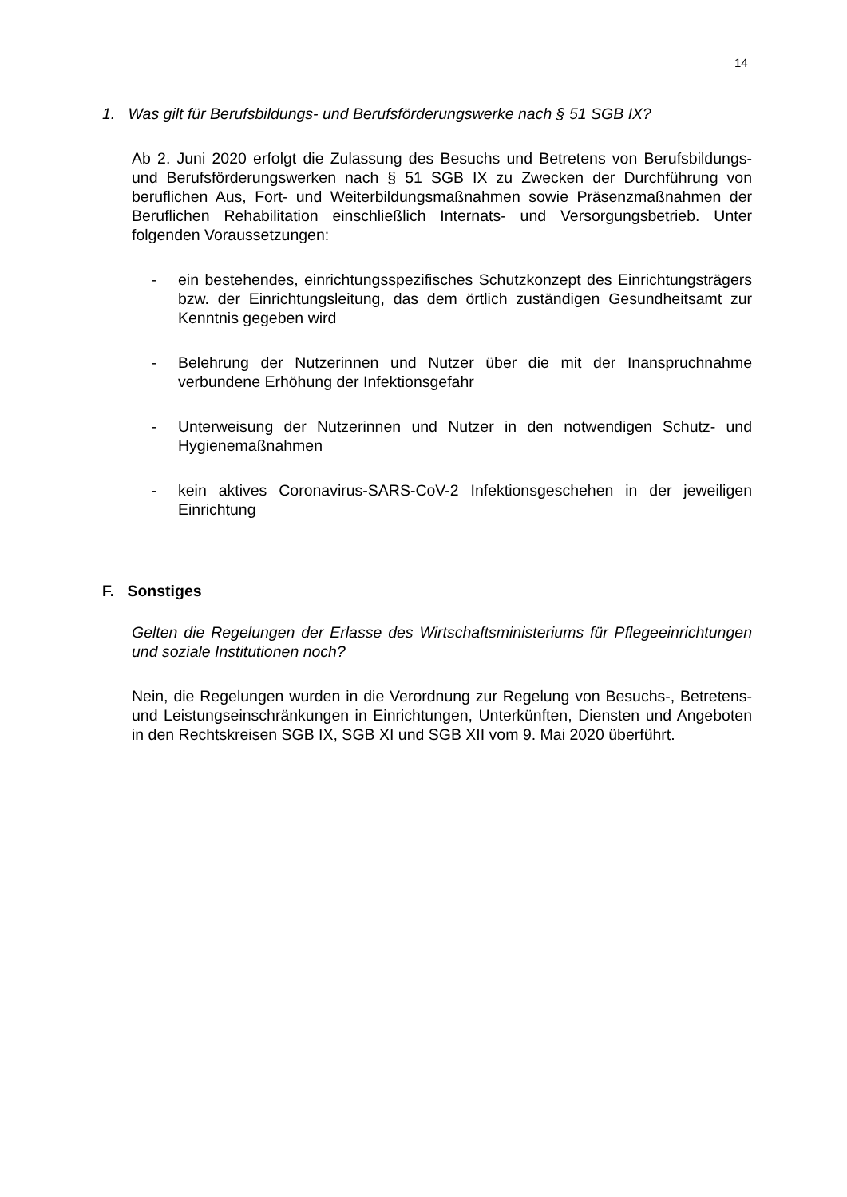14
1. Was gilt für Berufsbildungs- und Berufsförderungswerke nach § 51 SGB IX?
Ab 2. Juni 2020 erfolgt die Zulassung des Besuchs und Betretens von Berufsbildungs- und Berufsförderungswerken nach § 51 SGB IX zu Zwecken der Durchführung von beruflichen Aus, Fort- und Weiterbildungsmaßnahmen sowie Präsenzmaßnahmen der Beruflichen Rehabilitation einschließlich Internats- und Versorgungsbetrieb. Unter folgenden Voraussetzungen:
- ein bestehendes, einrichtungsspezifisches Schutzkonzept des Einrichtungsträgers bzw. der Einrichtungsleitung, das dem örtlich zuständigen Gesundheitsamt zur Kenntnis gegeben wird
- Belehrung der Nutzerinnen und Nutzer über die mit der Inanspruchnahme verbundene Erhöhung der Infektionsgefahr
- Unterweisung der Nutzerinnen und Nutzer in den notwendigen Schutz- und Hygienemaßnahmen
- kein aktives Coronavirus-SARS-CoV-2 Infektionsgeschehen in der jeweiligen Einrichtung
F. Sonstiges
Gelten die Regelungen der Erlasse des Wirtschaftsministeriums für Pflegeeinrichtungen und soziale Institutionen noch?
Nein, die Regelungen wurden in die Verordnung zur Regelung von Besuchs-, Betretens- und Leistungseinschränkungen in Einrichtungen, Unterkünften, Diensten und Angeboten in den Rechtskreisen SGB IX, SGB XI und SGB XII vom 9. Mai 2020 überführt.